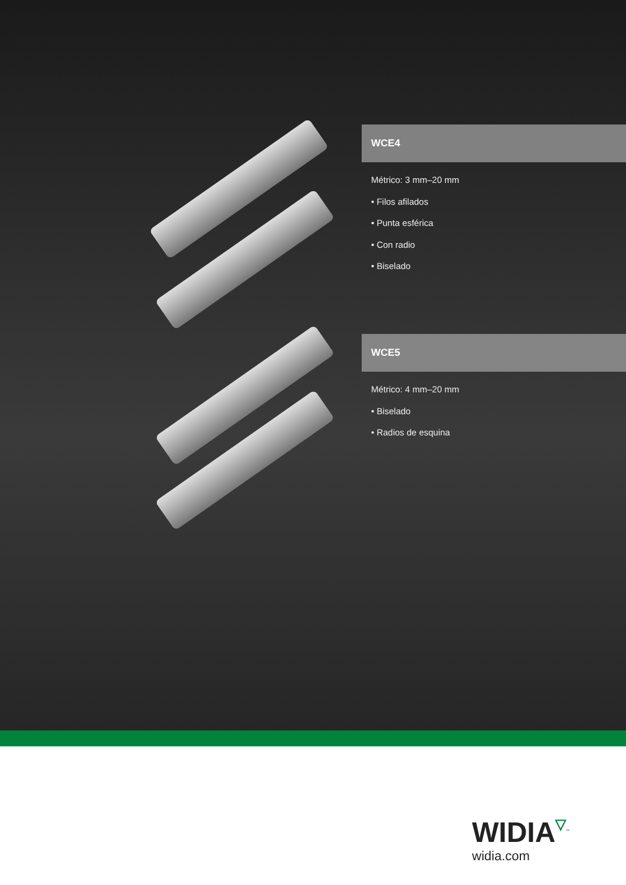WCE4
Métrico: 3 mm–20 mm
• Filos afilados
• Punta esférica
• Con radio
• Biselado
WCE5
Métrico: 4 mm–20 mm
• Biselado
• Radios de esquina
WIDIA▽<sup>™</sup>
widia.com